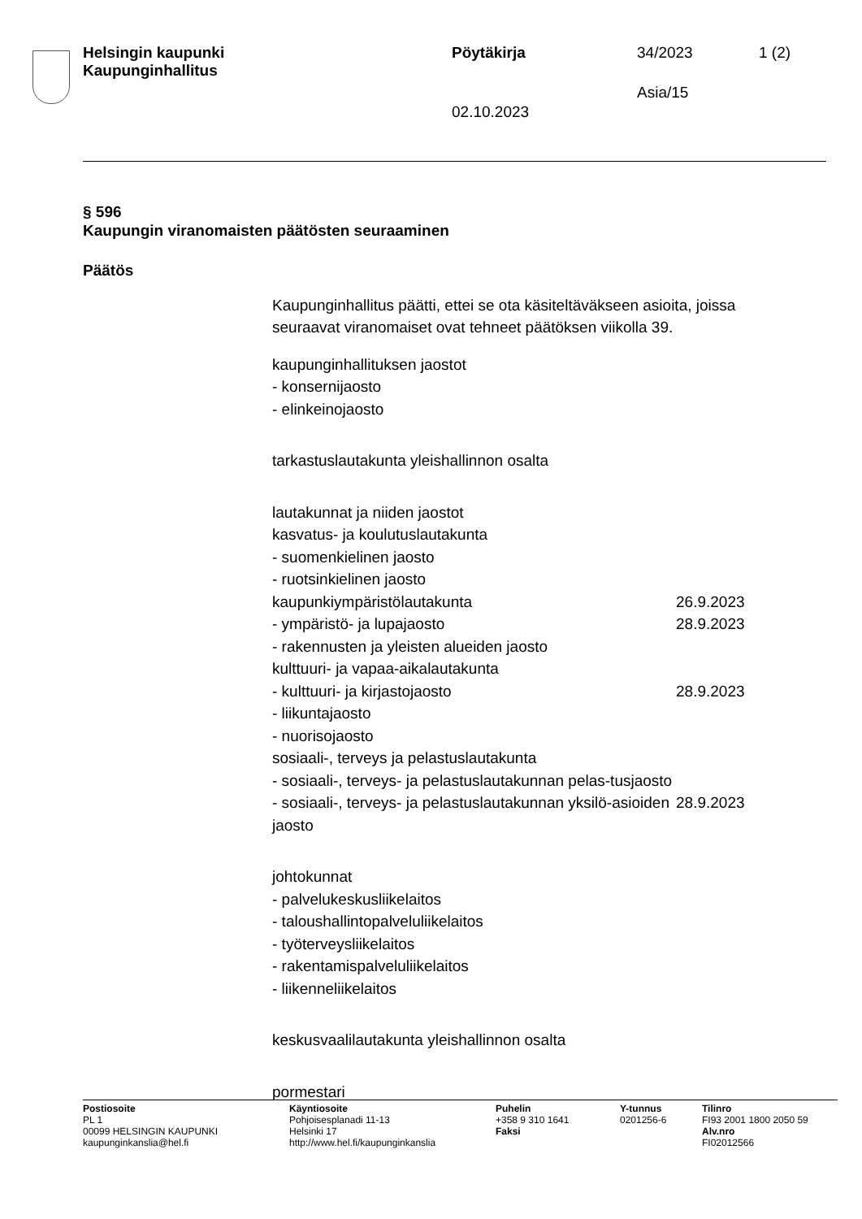Helsingin kaupunki
Kaupunginhallitus
Pöytäkirja 34/2023 1 (2)
Asia/15
02.10.2023
§ 596
Kaupungin viranomaisten päätösten seuraaminen
Päätös
Kaupunginhallitus päätti, ettei se ota käsiteltäväkseen asioita, joissa seuraavat viranomaiset ovat tehneet päätöksen viikolla 39.
kaupunginhallituksen jaostot
- konsernijaosto
- elinkeinojaosto
tarkastuslautakunta yleishallinnon osalta
lautakunnat ja niiden jaostot
kasvatus- ja koulutuslautakunta
- suomenkielinen jaosto
- ruotsinkielinen jaosto
kaupunkiympäristölautakunta 26.9.2023
- ympäristö- ja lupajaosto 28.9.2023
- rakennusten ja yleisten alueiden jaosto
kulttuuri- ja vapaa-aikalautakunta
- kulttuuri- ja kirjastojaosto 28.9.2023
- liikuntajaosto
- nuorisojaosto
sosiaali-, terveys ja pelastuslautakunta
- sosiaali-, terveys- ja pelastuslautakunnan pelas-tusjaosto
- sosiaali-, terveys- ja pelastuslautakunnan yksilö-asioiden jaosto 28.9.2023
johtokunnat
- palvelukeskusliikelaitos
- taloushallintopalveluliikelaitos
- työterveysliikelaitos
- rakentamispalveluliikelaitos
- liikenneliikelaitos
keskusvaalilautakunta yleishallinnon osalta
pormestari
Postiosoite
PL 1
00099 HELSINGIN KAUPUNKI
kaupunginkanslia@hel.fi
Käyntiosoite
Pohjoisesplanadi 11-13
Helsinki 17
http://www.hel.fi/kaupunginkanslia
Puhelin
+358 9 310 1641
Faksi
Y-tunnus
0201256-6
Tilinro
FI93 2001 1800 2050 59
Alv.nro
FI02012566